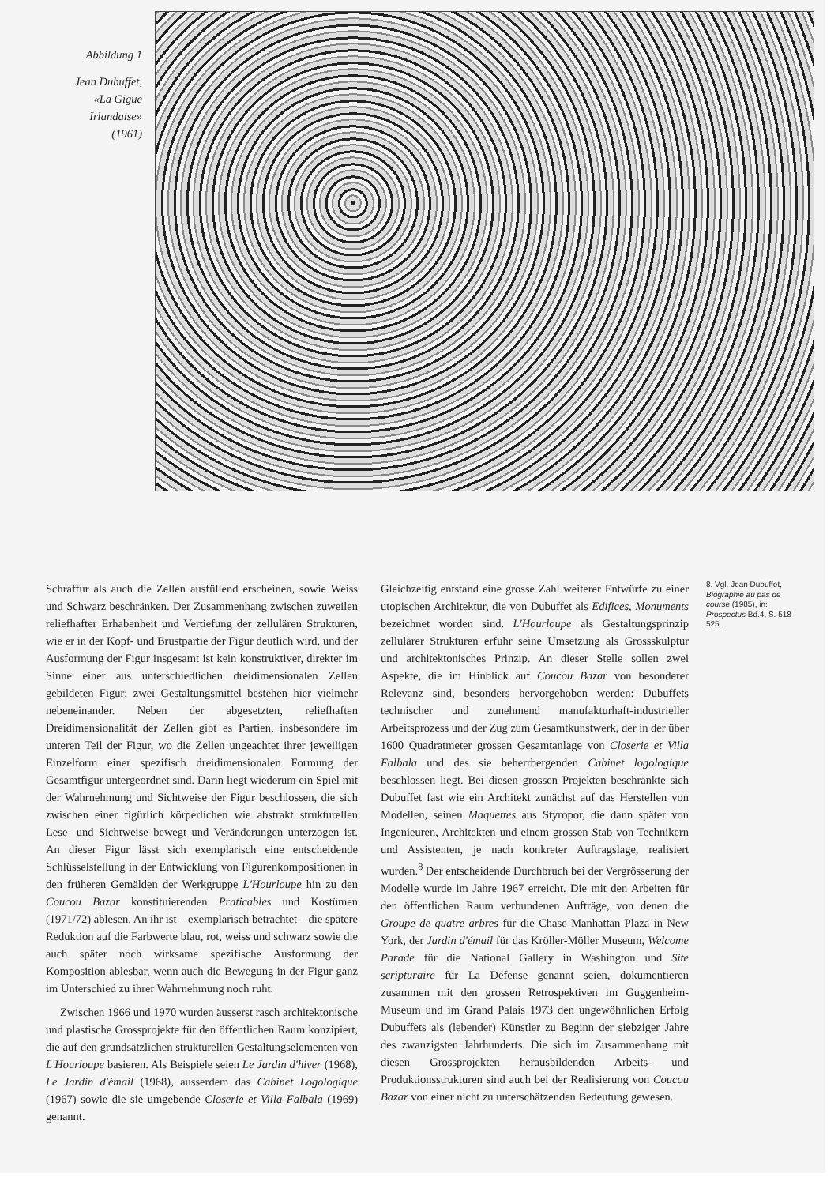Abbildung 1
Jean Dubuffet,
«La Gigue
Irlandaise»
(1961)
Schraffur als auch die Zellen ausfüllend erscheinen, sowie Weiss und Schwarz beschränken. Der Zusammenhang zwischen zuweilen reliefhafter Erhabenheit und Vertiefung der zellulären Strukturen, wie er in der Kopf- und Brustpartie der Figur deutlich wird, und der Ausformung der Figur insgesamt ist kein konstruktiver, direkter im Sinne einer aus unterschiedlichen dreidimensionalen Zellen gebildeten Figur; zwei Gestaltungsmittel bestehen hier vielmehr nebeneinander. Neben der abgesetzten, reliefhaften Dreidimensionalität der Zellen gibt es Partien, insbesondere im unteren Teil der Figur, wo die Zellen ungeachtet ihrer jeweiligen Einzelform einer spezifisch dreidimensionalen Formung der Gesamtfigur untergeordnet sind. Darin liegt wiederum ein Spiel mit der Wahrnehmung und Sichtweise der Figur beschlossen, die sich zwischen einer figürlich körperlichen wie abstrakt strukturellen Lese- und Sichtweise bewegt und Veränderungen unterzogen ist. An dieser Figur lässt sich exemplarisch eine entscheidende Schlüsselstellung in der Entwicklung von Figurenkompositionen in den früheren Gemälden der Werkgruppe L'Hourloupe hin zu den Coucou Bazar konstituierenden Praticables und Kostümen (1971/72) ablesen. An ihr ist – exemplarisch betrachtet – die spätere Reduktion auf die Farbwerte blau, rot, weiss und schwarz sowie die auch später noch wirksame spezifische Ausformung der Komposition ablesbar, wenn auch die Bewegung in der Figur ganz im Unterschied zu ihrer Wahrnehmung noch ruht.
Zwischen 1966 und 1970 wurden äusserst rasch architektonische und plastische Grossprojekte für den öffentlichen Raum konzipiert, die auf den grundsätzlichen strukturellen Gestaltungselementen von L'Hourloupe basieren. Als Beispiele seien Le Jardin d'hiver (1968), Le Jardin d'émail (1968), ausserdem das Cabinet Logologique (1967) sowie die sie umgebende Closerie et Villa Falbala (1969) genannt.
Gleichzeitig entstand eine grosse Zahl weiterer Entwürfe zu einer utopischen Architektur, die von Dubuffet als Edifices, Monuments bezeichnet worden sind. L'Hourloupe als Gestaltungsprinzip zellulärer Strukturen erfuhr seine Umsetzung als Grossskulptur und architektonisches Prinzip. An dieser Stelle sollen zwei Aspekte, die im Hinblick auf Coucou Bazar von besonderer Relevanz sind, besonders hervorgehoben werden: Dubuffets technischer und zunehmend manufakturhaft-industrieller Arbeitsprozess und der Zug zum Gesamtkunstwerk, der in der über 1600 Quadratmeter grossen Gesamtanlage von Closerie et Villa Falbala und des sie beherrbergenden Cabinet logologique beschlossen liegt. Bei diesen grossen Projekten beschränkte sich Dubuffet fast wie ein Architekt zunächst auf das Herstellen von Modellen, seinen Maquettes aus Styropor, die dann später von Ingenieuren, Architekten und einem grossen Stab von Technikern und Assistenten, je nach konkreter Auftragslage, realisiert wurden.<sup>8</sup> Der entscheidende Durchbruch bei der Vergrösserung der Modelle wurde im Jahre 1967 erreicht. Die mit den Arbeiten für den öffentlichen Raum verbundenen Aufträge, von denen die Groupe de quatre arbres für die Chase Manhattan Plaza in New York, der Jardin d'émail für das Kröller-Möller Museum, Welcome Parade für die National Gallery in Washington und Site scripturaire für La Défense genannt seien, dokumentieren zusammen mit den grossen Retrospektiven im Guggenheim-Museum und im Grand Palais 1973 den ungewöhnlichen Erfolg Dubuffets als (lebender) Künstler zu Beginn der siebziger Jahre des zwanzigsten Jahrhunderts. Die sich im Zusammenhang mit diesen Grossprojekten herausbildenden Arbeits- und Produktionsstrukturen sind auch bei der Realisierung von Coucou Bazar von einer nicht zu unterschätzenden Bedeutung gewesen.
8. Vgl. Jean Dubuffet, Biographie au pas de course (1985), in: Prospectus Bd.4, S. 518-525.